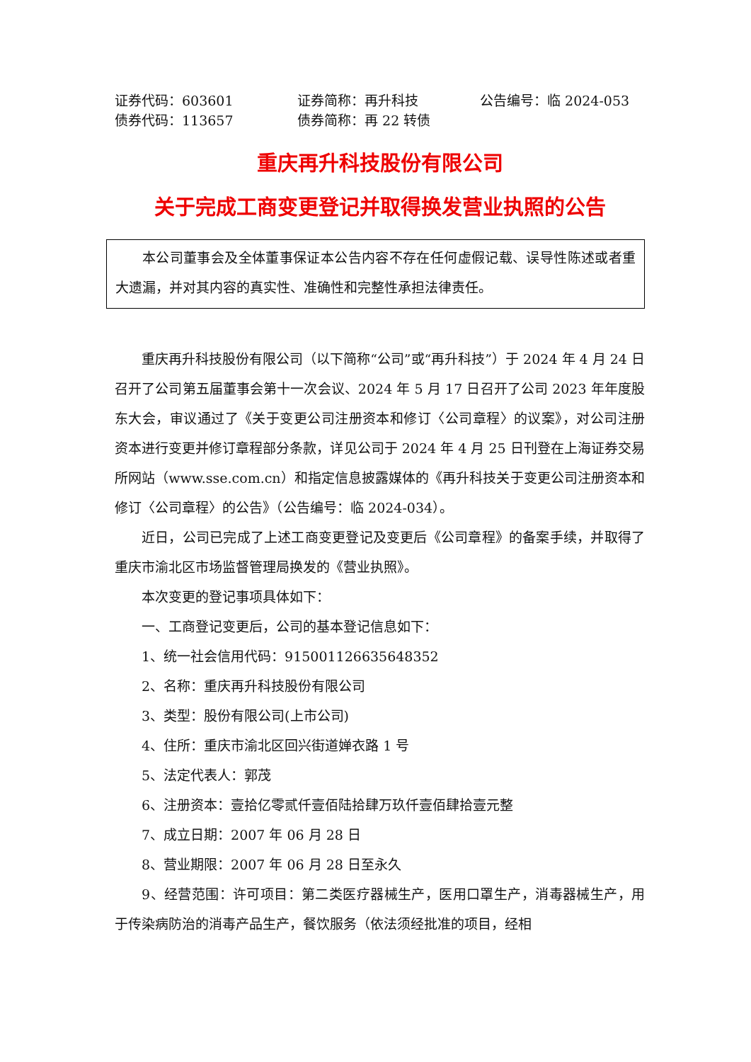证券代码：603601 证券简称：再升科技 公告编号：临 2024-053 债券代码：113657 债券简称：再 22 转债
重庆再升科技股份有限公司
关于完成工商变更登记并取得换发营业执照的公告
本公司董事会及全体董事保证本公告内容不存在任何虚假记载、误导性陈述或者重大遗漏，并对其内容的真实性、准确性和完整性承担法律责任。
重庆再升科技股份有限公司（以下简称“公司”或“再升科技”）于 2024 年 4 月 24 日召开了公司第五届董事会第十一次会议、2024 年 5 月 17 日召开了公司 2023 年年度股东大会，审议通过了《关于变更公司注册资本和修订〈公司章程〉的议案》，对公司注册资本进行变更并修订章程部分条款，详见公司于 2024 年 4 月 25 日刊登在上海证券交易所网站（www.sse.com.cn）和指定信息披露媒体的《再升科技关于变更公司注册资本和修订〈公司章程〉的公告》（公告编号：临 2024-034）。
近日，公司已完成了上述工商变更登记及变更后《公司章程》的备案手续，并取得了重庆市渝北区市场监督管理局换发的《营业执照》。
本次变更的登记事项具体如下：
一、工商登记变更后，公司的基本登记信息如下：
1、统一社会信用代码：915001126635648352
2、名称：重庆再升科技股份有限公司
3、类型：股份有限公司(上市公司)
4、住所：重庆市渝北区回兴街道婵衣路 1 号
5、法定代表人：郭茂
6、注册资本：壹拾亿零贰仟壹佰陆拾肆万玖仟壹佰肆拾壹元整
7、成立日期：2007 年 06 月 28 日
8、营业期限：2007 年 06 月 28 日至永久
9、经营范围：许可项目：第二类医疗器械生产，医用口罩生产，消毒器械生产，用于传染病防治的消毒产品生产，餐饮服务（依法须经批准的项目，经相